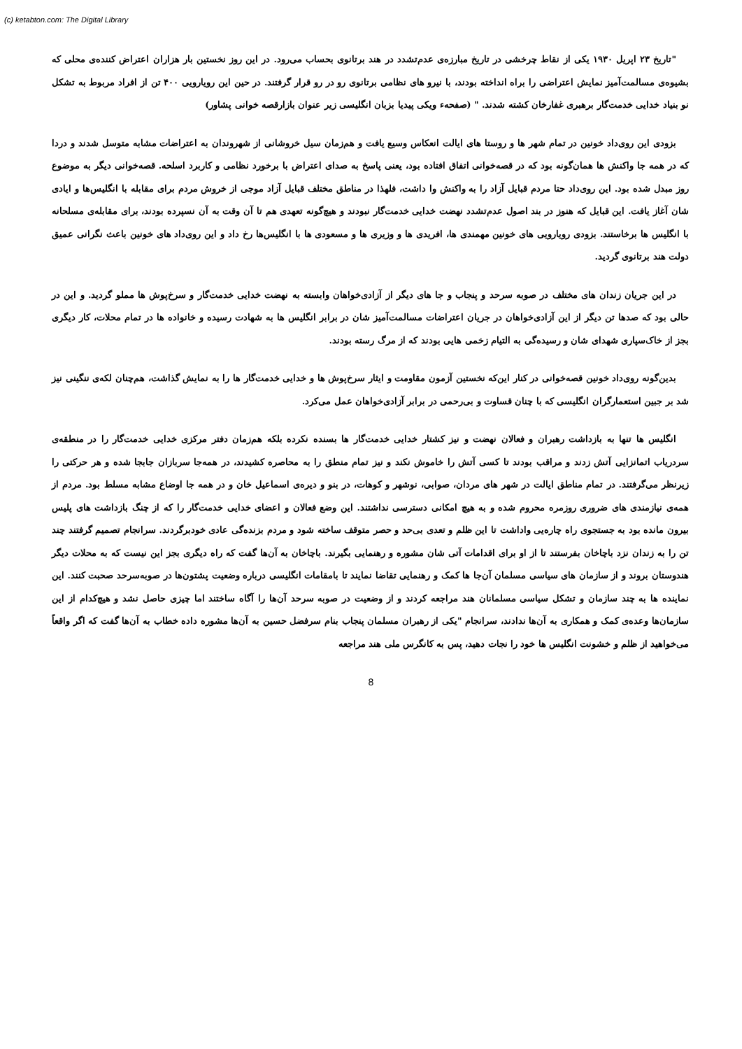(c) ketabton.com: The Digital Library
"تاریخ ۲۳ اپریل ۱۹۳۰ یکی از نقاط چرخشی در تاریخ مبارزه‌ی عدم‌تشدد در هند برتانوی بحساب می‌رود. در این روز نخستین بار هزاران اعتراض کننده‌ی محلی که بشیوه‌ی مسالمت‌آمیز نمایش اعتراضی را براه انداخته بودند، با نیرو های نظامی برتانوی رو در رو قرار گرفتند. در حین این رویارویی ۴۰۰ تن از افراد مربوط به تشکل نو بنیاد خدایی خدمت‌گار برهبری غفارخان کشته شدند. " (صفحهء ویکی پیدیا بزبان انگلیسی زیر عنوان بازارقصه خوانی پشاور)
بزودی این روی‌داد خونین در تمام شهر ها و روستا های ایالت انعکاس وسیع یافت و هم‌زمان سیل خروشانی از شهروندان به اعتراضات مشابه متوسل شدند و دردا که در همه جا واکنش ها همان‌گونه بود که در قصه‌خوانی اتفاق افتاده بود، یعنی پاسخ به صدای اعتراض با برخورد نظامی و کاربرد اسلحه. قصه‌خوانی دیگر به موضوع روز مبدل شده بود. این روی‌داد حتا مردم قبایل آزاد را به واکنش وا داشت، فلهذا در مناطق مختلف قبایل آزاد موجی از خروش مردم برای مقابله با انگلیس‌ها و ایادی شان آغاز یافت. این قبایل که هنوز در بند اصول عدم‌تشدد نهضت خدایی خدمت‌گار نبودند و هیچ‌گونه تعهدی هم تا آن وقت به آن نسپرده بودند، برای مقابله‌ی مسلحانه با انگلیس ها برخاستند. بزودی رویارویی های خونین مهمندی ها، افریدی ها و وزیری ها و مسعودی ها با انگلیس‌ها رخ داد و این روی‌داد های خونین باعث نگرانی عمیق دولت هند برتانوی گردید.
در این جریان زندان های مختلف در صوبه سرحد و پنجاب و جا های دیگر از آزادی‌خواهان وابسته به نهضت خدایی خدمت‌گار و سرخ‌پوش ها مملو گردید. و این در حالی بود که صدها تن دیگر از این آزادی‌خواهان در جریان اعتراضات مسالمت‌آمیز شان در برابر انگلیس ها به شهادت رسیده و خانواده ها در تمام محلات، کار دیگری بجز از خاک‌سپاری شهدای شان و رسیده‌گی به التیام زخمی هایی بودند که از مرگ رسته بودند.
بدین‌گونه روی‌داد خونین قصه‌خوانی در کنار این‌که نخستین آزمون مقاومت و ایثار سرخ‌پوش ها و خدایی خدمت‌گار ها را به نمایش گذاشت، هم‌چنان لکه‌ی ننگینی نیز شد بر جبین استعمارگران انگلیسی که با چنان قساوت و بی‌رحمی در برابر آزادی‌خواهان عمل می‌کرد.
انگلیس ها تنها به بازداشت رهبران و فعالان نهضت و نیز کشتار خدایی خدمت‌گار ها بسنده نکرده بلکه هم‌زمان دفتر مرکزی خدایی خدمت‌گار را در منطقه‌ی سردریاب اتمانزایی آتش زدند و مراقب بودند تا کسی آتش را خاموش نکند و نیز تمام منطق را به محاصره کشیدند، در همه‌جا سربازان جابجا شده و هر حرکتی را زیرنظر می‌گرفتند. در تمام مناطق ایالت در شهر های مردان، صوابی، نوشهر و کوهات، در بنو و دیره‌ی اسماعیل خان و در همه جا اوضاع مشابه مسلط بود. مردم از همه‌ی نیازمندی های ضروری روزمره محروم شده و به هیچ امکانی دسترسی نداشتند. این وضع فعالان و اعضای خدایی خدمت‌گار را که از چنگ بازداشت های پلیس بیرون مانده بود به جستجوی راه چاره‌یی واداشت تا این ظلم و تعدی بی‌حد و حصر متوقف ساخته شود و مردم بزنده‌گی عادی خودبرگردند. سرانجام تصمیم گرفتند چند تن را به زندان نزد باچاخان بفرستند تا از او برای اقدامات آتی شان مشوره و رهنمایی بگیرند. باچاخان به آن‌ها گفت که راه دیگری بجز این نیست که به محلات دیگر هندوستان بروند و از سازمان های سیاسی مسلمان آن‌جا ها کمک و رهنمایی تقاضا نمایند تا بامقامات انگلیسی درباره وضعیت پشتون‌ها در صوبه‌سرحد صحبت کنند. این نماینده ها به چند سازمان و تشکل سیاسی مسلمانان هند مراجعه کردند و از وضعیت در صوبه سرحد آن‌ها را آگاه ساختند اما چیزی حاصل نشد و هیچ‌کدام از این سازمان‌ها وعده‌ی کمک و همکاری به آن‌ها ندادند، سرانجام "یکی از رهبران مسلمان پنجاب بنام سرفضل حسین به آن‌ها مشوره داده خطاب به آن‌ها گفت که اگر واقعاً می‌خواهید از ظلم و خشونت انگلیس ها خود را نجات دهید، پس به کانگرس ملی هند مراجعه
8